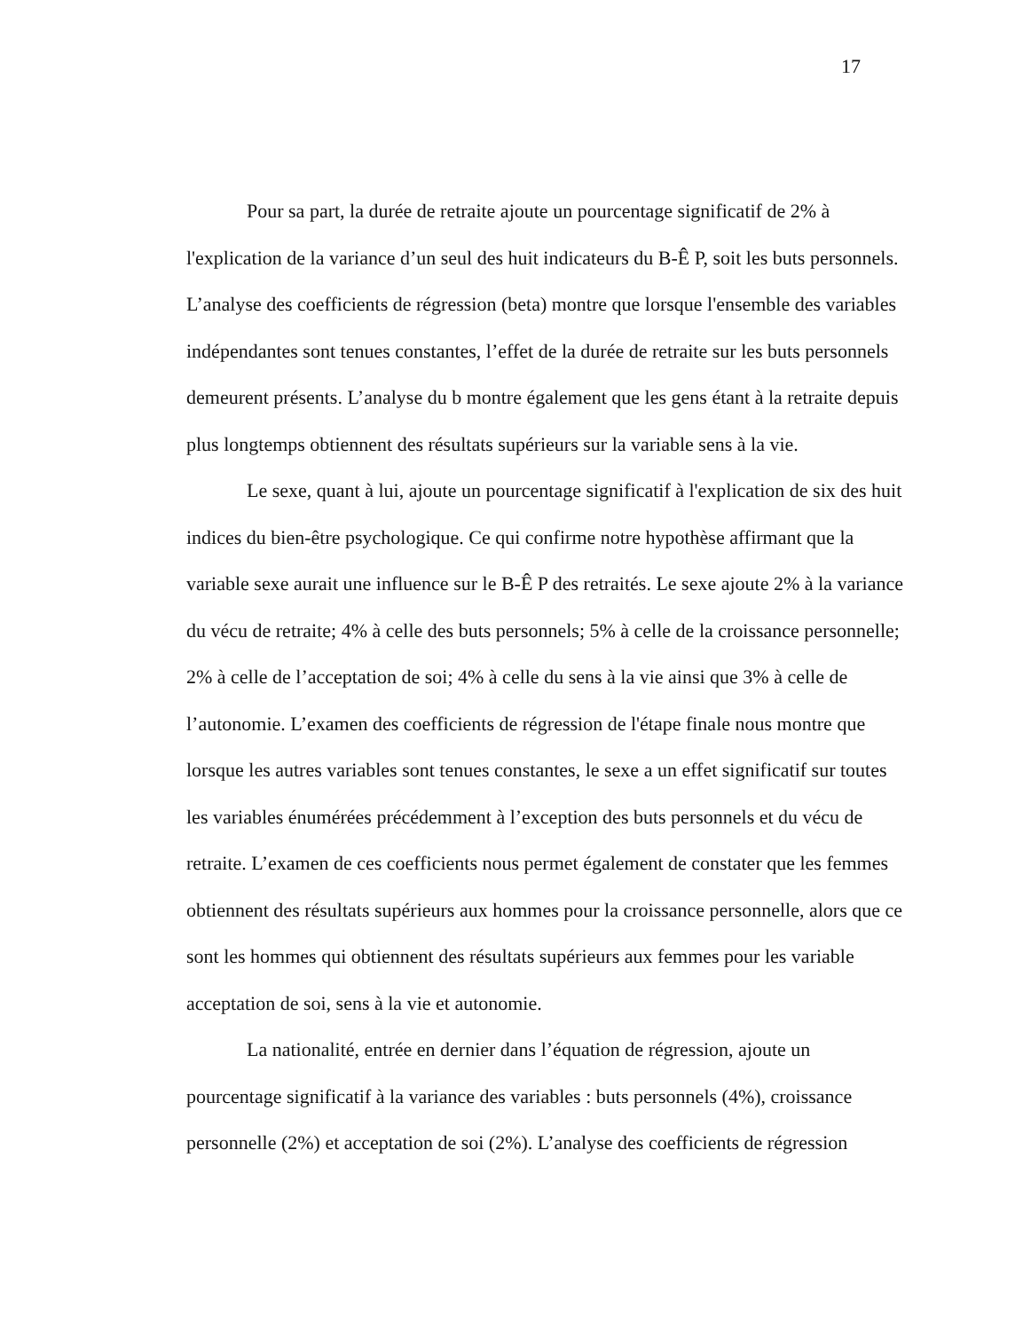17
Pour sa part, la durée de retraite ajoute un pourcentage significatif de 2% à l'explication de la variance d’un seul des huit indicateurs du B-Ê P, soit les buts personnels. L’analyse des coefficients de régression (beta) montre que lorsque l'ensemble des variables indépendantes sont tenues constantes, l’effet de la durée de retraite sur les buts personnels demeurent présents. L’analyse du b montre également que les gens étant à la retraite depuis plus longtemps obtiennent des résultats supérieurs sur la variable sens à la vie.
Le sexe, quant à lui, ajoute un pourcentage significatif à l'explication de six des huit indices du bien-être psychologique. Ce qui confirme notre hypothèse affirmant que la variable sexe aurait une influence sur le B-Ê P des retraités. Le sexe ajoute 2% à la variance du vécu de retraite; 4% à celle des buts personnels; 5% à celle de la croissance personnelle; 2% à celle de l’acceptation de soi; 4% à celle du sens à la vie ainsi que 3% à celle de l’autonomie. L’examen des coefficients de régression de l'étape finale nous montre que lorsque les autres variables sont tenues constantes, le sexe a un effet significatif sur toutes les variables énumérées précédemment à l’exception des buts personnels et du vécu de retraite. L’examen de ces coefficients nous permet également de constater que les femmes obtiennent des résultats supérieurs aux hommes pour la croissance personnelle, alors que ce sont les hommes qui obtiennent des résultats supérieurs aux femmes pour les variable acceptation de soi, sens à la vie et autonomie.
La nationalité, entrée en dernier dans l’équation de régression, ajoute un pourcentage significatif à la variance des variables : buts personnels (4%), croissance personnelle (2%) et acceptation de soi (2%). L’analyse des coefficients de régression